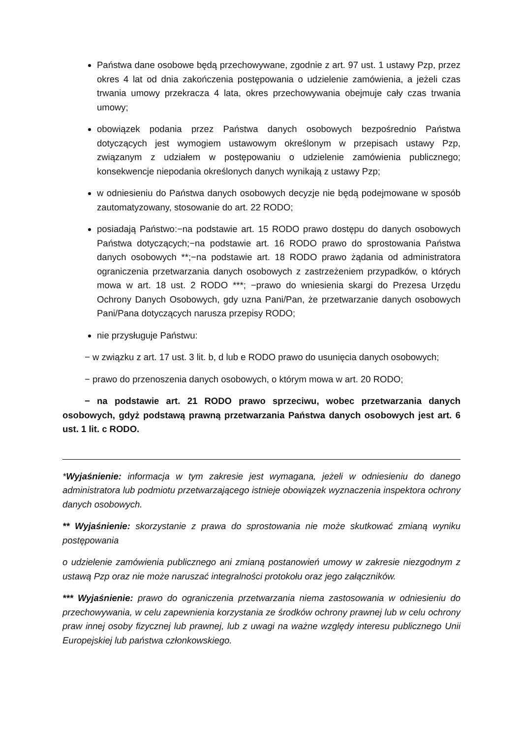Państwa dane osobowe będą przechowywane, zgodnie z art. 97 ust. 1 ustawy Pzp, przez okres 4 lat od dnia zakończenia postępowania o udzielenie zamówienia, a jeżeli czas trwania umowy przekracza 4 lata, okres przechowywania obejmuje cały czas trwania umowy;
obowiązek podania przez Państwa danych osobowych bezpośrednio Państwa dotyczących jest wymogiem ustawowym określonym w przepisach ustawy Pzp, związanym z udziałem w postępowaniu o udzielenie zamówienia publicznego; konsekwencje niepodania określonych danych wynikają z ustawy Pzp;
w odniesieniu do Państwa danych osobowych decyzje nie będą podejmowane w sposób zautomatyzowany, stosowanie do art. 22 RODO;
posiadają Państwo:−na podstawie art. 15 RODO prawo dostępu do danych osobowych Państwa dotyczących;−na podstawie art. 16 RODO prawo do sprostowania Państwa danych osobowych **;−na podstawie art. 18 RODO prawo żądania od administratora ograniczenia przetwarzania danych osobowych z zastrzeżeniem przypadków, o których mowa w art. 18 ust. 2 RODO ***; −prawo do wniesienia skargi do Prezesa Urzędu Ochrony Danych Osobowych, gdy uzna Pani/Pan, że przetwarzanie danych osobowych Pani/Pana dotyczących narusza przepisy RODO;
nie przysługuje Państwu:
− w związku z art. 17 ust. 3 lit. b, d lub e RODO prawo do usunięcia danych osobowych;
− prawo do przenoszenia danych osobowych, o którym mowa w art. 20 RODO;
− na podstawie art. 21 RODO prawo sprzeciwu, wobec przetwarzania danych osobowych, gdyż podstawą prawną przetwarzania Państwa danych osobowych jest art. 6 ust. 1 lit. c RODO.
*Wyjaśnienie: informacja w tym zakresie jest wymagana, jeżeli w odniesieniu do danego administratora lub podmiotu przetwarzającego istnieje obowiązek wyznaczenia inspektora ochrony danych osobowych.
** Wyjaśnienie: skorzystanie z prawa do sprostowania nie może skutkować zmianą wyniku postępowania
o udzielenie zamówienia publicznego ani zmianą postanowień umowy w zakresie niezgodnym z ustawą Pzp oraz nie może naruszać integralności protokołu oraz jego załączników.
*** Wyjaśnienie: prawo do ograniczenia przetwarzania niema zastosowania w odniesieniu do przechowywania, w celu zapewnienia korzystania ze środków ochrony prawnej lub w celu ochrony praw innej osoby fizycznej lub prawnej, lub z uwagi na ważne względy interesu publicznego Unii Europejskiej lub państwa członkowskiego.